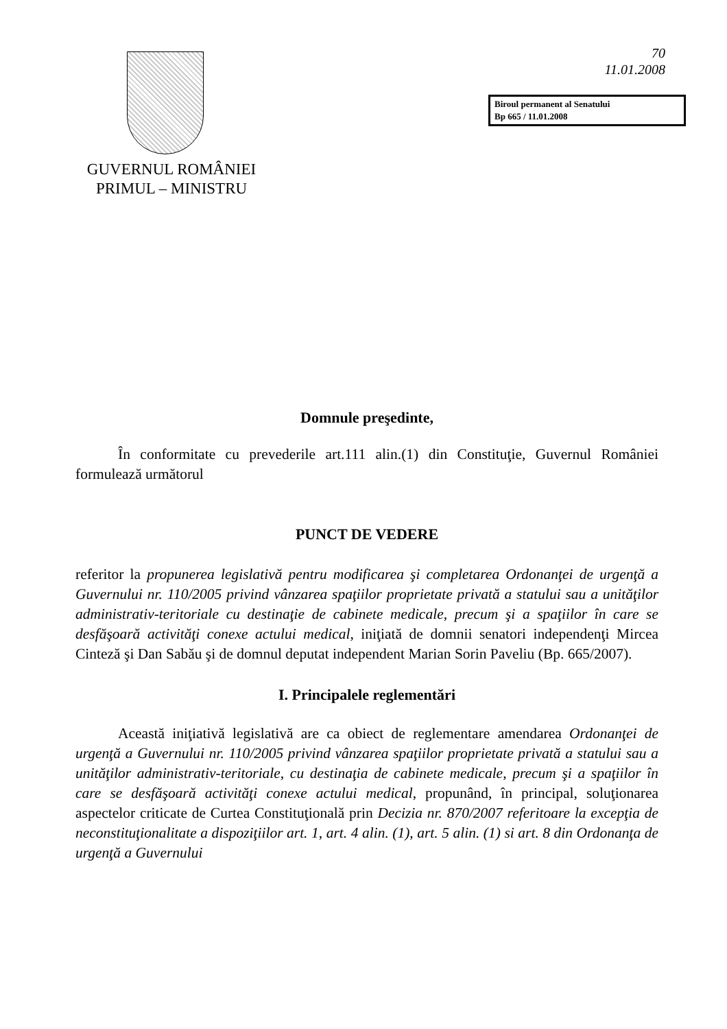GUVERNUL ROMÂNIEI
PRIMUL – MINISTRU
70
11.01.2008
Biroul permanent al Senatului
Bp 665 / 11.01.2008
Domnule preşedinte,
În conformitate cu prevederile art.111 alin.(1) din Constituţie, Guvernul României formulează următorul
PUNCT DE VEDERE
referitor la propunerea legislativă pentru modificarea şi completarea Ordonanţei de urgenţă a Guvernului nr. 110/2005 privind vânzarea spaţiilor proprietate privată a statului sau a unităţilor administrativ-teritoriale cu destinaţie de cabinete medicale, precum şi a spaţiilor în care se desfăşoară activităţi conexe actului medical, iniţiată de domnii senatori independenţi Mircea Cinteză şi Dan Sabău şi de domnul deputat independent Marian Sorin Paveliu (Bp. 665/2007).
I. Principalele reglementări
Această iniţiativă legislativă are ca obiect de reglementare amendarea Ordonanţei de urgenţă a Guvernului nr. 110/2005 privind vânzarea spaţiilor proprietate privată a statului sau a unităţilor administrativ-teritoriale, cu destinaţia de cabinete medicale, precum şi a spaţiilor în care se desfăşoară activităţi conexe actului medical, propunând, în principal, soluţionarea aspectelor criticate de Curtea Constituţională prin Decizia nr. 870/2007 referitoare la excepţia de neconstituţionalitate a dispoziţiilor art. 1, art. 4 alin. (1), art. 5 alin. (1) si art. 8 din Ordonanţa de urgenţă a Guvernului